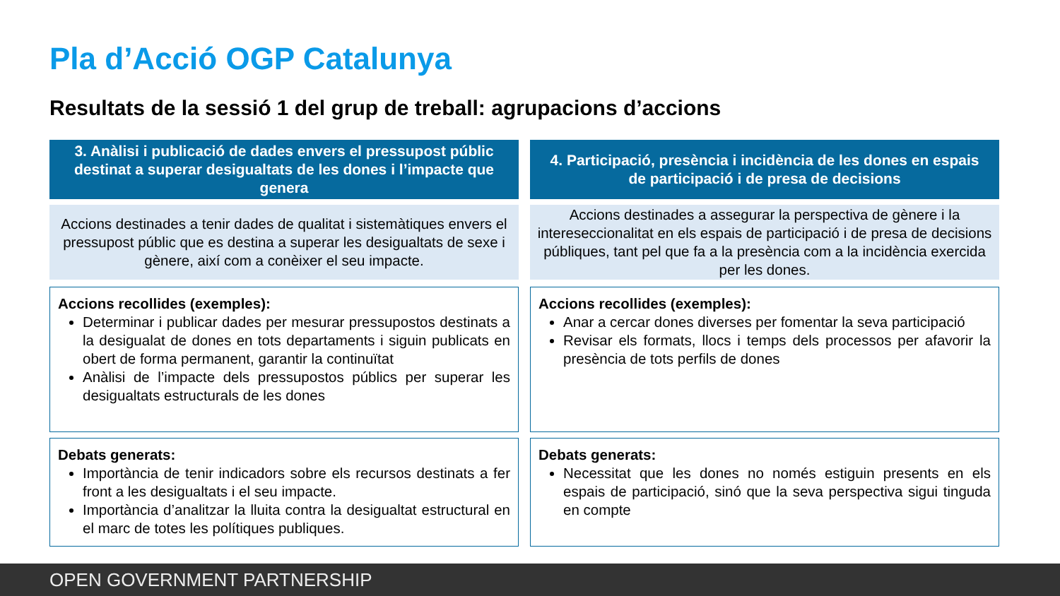Pla d’Acció OGP Catalunya
Resultats de la sessió 1 del grup de treball: agrupacions d’accions
3. Anàlisi i publicació de dades envers el pressupost públic destinat a superar desigualtats de les dones i l’impacte que genera
Accions destinades a tenir dades de qualitat i sistemàtiques envers el pressupost públic que es destina a superar les desigualtats de sexe i gènere, així com a conèixer el seu impacte.
Accions recollides (exemples):
Determinar i publicar dades per mesurar pressupostos destinats a la desigualat de dones en tots departaments i siguin publicats en obert de forma permanent, garantir la continuïtat
Anàlisi de l’impacte dels pressupostos públics per superar les desigualtats estructurals de les dones
Debats generats:
Importància de tenir indicadors sobre els recursos destinats a fer front a les desigualtats i el seu impacte.
Importància d’analitzar la lluita contra la desigualtat estructural en el marc de totes les polítiques publiques.
4. Participació, presència i incidència de les dones en espais de participació i de presa de decisions
Accions destinades a assegurar la perspectiva de gènere i la intereseccionalitat en els espais de participació i de presa de decisions públiques, tant pel que fa a la presència com a la incidència exercida per les dones.
Accions recollides (exemples):
Anar a cercar dones diverses per fomentar la seva participació
Revisar els formats, llocs i temps dels processos per afavorir la presència de tots perfils de dones
Debats generats:
Necessitat que les dones no només estiguin presents en els espais de participació, sinó que la seva perspectiva sigui tinguda en compte
OPEN GOVERNMENT PARTNERSHIP